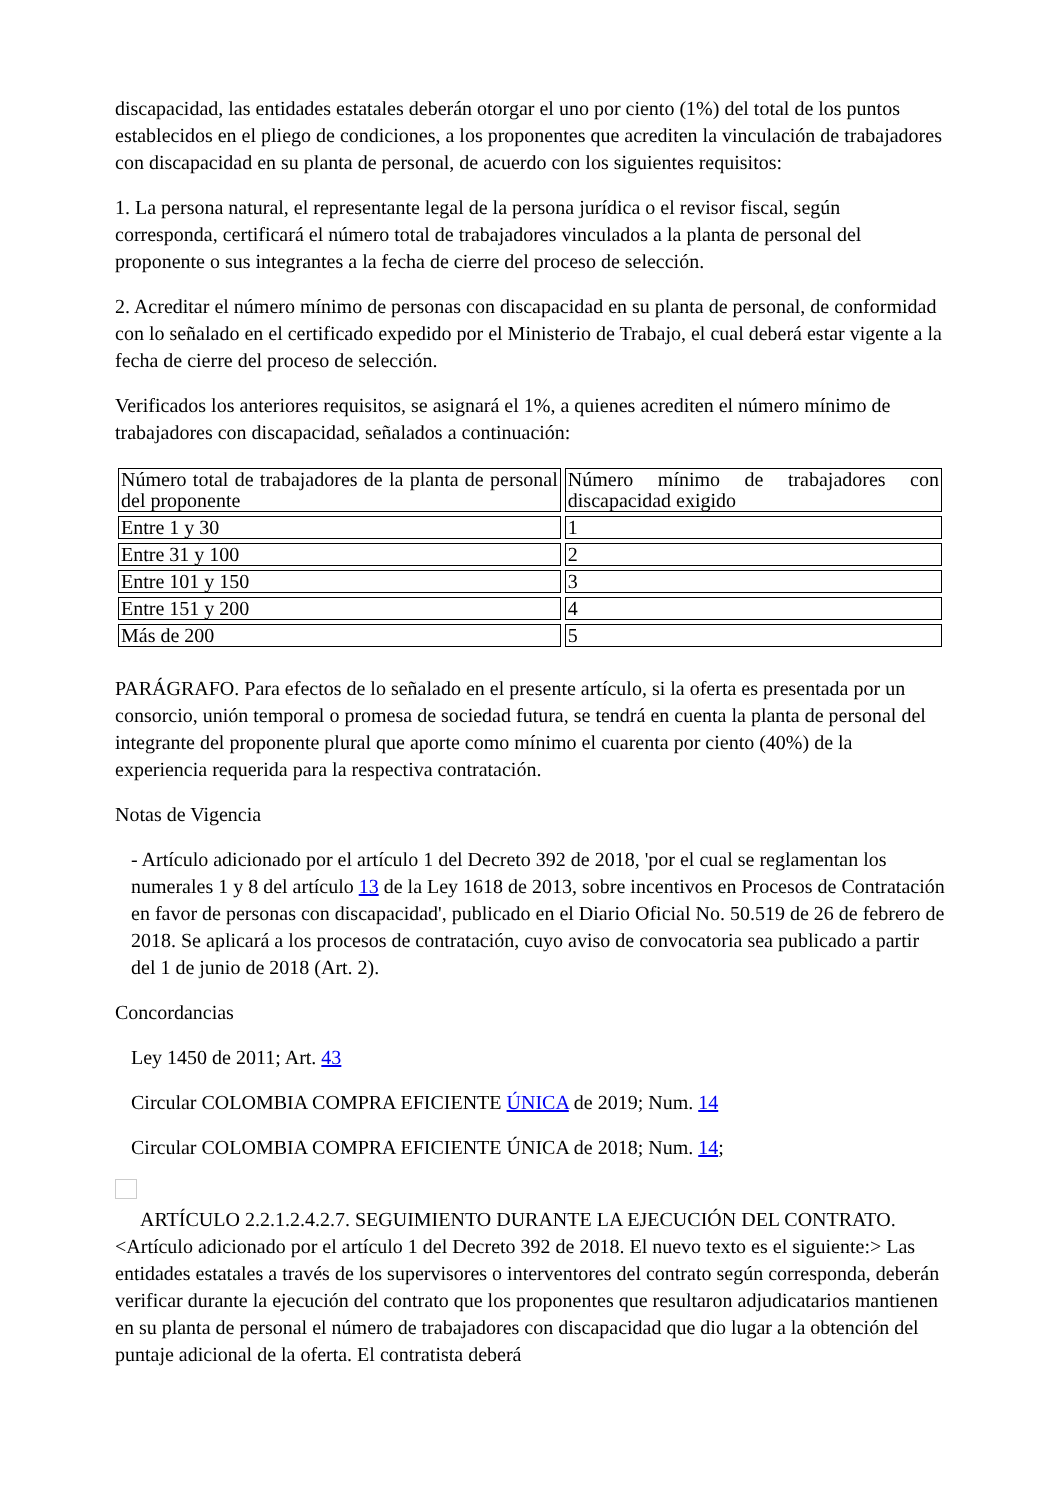discapacidad, las entidades estatales deberán otorgar el uno por ciento (1%) del total de los puntos establecidos en el pliego de condiciones, a los proponentes que acrediten la vinculación de trabajadores con discapacidad en su planta de personal, de acuerdo con los siguientes requisitos:
1. La persona natural, el representante legal de la persona jurídica o el revisor fiscal, según corresponda, certificará el número total de trabajadores vinculados a la planta de personal del proponente o sus integrantes a la fecha de cierre del proceso de selección.
2. Acreditar el número mínimo de personas con discapacidad en su planta de personal, de conformidad con lo señalado en el certificado expedido por el Ministerio de Trabajo, el cual deberá estar vigente a la fecha de cierre del proceso de selección.
Verificados los anteriores requisitos, se asignará el 1%, a quienes acrediten el número mínimo de trabajadores con discapacidad, señalados a continuación:
| Número total de trabajadores de la planta de personal del proponente | Número mínimo de trabajadores con discapacidad exigido |
| Entre 1 y 30 | 1 |
| Entre 31 y 100 | 2 |
| Entre 101 y 150 | 3 |
| Entre 151 y 200 | 4 |
| Más de 200 | 5 |
PARÁGRAFO. Para efectos de lo señalado en el presente artículo, si la oferta es presentada por un consorcio, unión temporal o promesa de sociedad futura, se tendrá en cuenta la planta de personal del integrante del proponente plural que aporte como mínimo el cuarenta por ciento (40%) de la experiencia requerida para la respectiva contratación.
Notas de Vigencia
- Artículo adicionado por el artículo 1 del Decreto 392 de 2018, 'por el cual se reglamentan los numerales 1 y 8 del artículo 13 de la Ley 1618 de 2013, sobre incentivos en Procesos de Contratación en favor de personas con discapacidad', publicado en el Diario Oficial No. 50.519 de 26 de febrero de 2018. Se aplicará a los procesos de contratación, cuyo aviso de convocatoria sea publicado a partir del 1 de junio de 2018 (Art. 2).
Concordancias
Ley 1450 de 2011; Art. 43
Circular COLOMBIA COMPRA EFICIENTE ÚNICA de 2019; Num. 14
Circular COLOMBIA COMPRA EFICIENTE ÚNICA de 2018; Num. 14;
ARTÍCULO 2.2.1.2.4.2.7. SEGUIMIENTO DURANTE LA EJECUCIÓN DEL CONTRATO. <Artículo adicionado por el artículo 1 del Decreto 392 de 2018. El nuevo texto es el siguiente:> Las entidades estatales a través de los supervisores o interventores del contrato según corresponda, deberán verificar durante la ejecución del contrato que los proponentes que resultaron adjudicatarios mantienen en su planta de personal el número de trabajadores con discapacidad que dio lugar a la obtención del puntaje adicional de la oferta. El contratista deberá